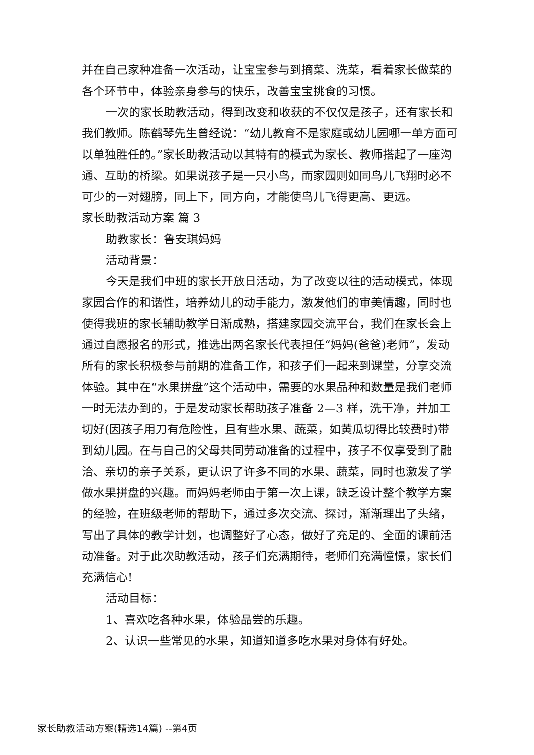并在自己家种准备一次活动，让宝宝参与到摘菜、洗菜，看着家长做菜的各个环节中，体验亲身参与的快乐，改善宝宝挑食的习惯。
一次的家长助教活动，得到改变和收获的不仅仅是孩子，还有家长和我们教师。陈鹤琴先生曾经说：“幼儿教育不是家庭或幼儿园哪一单方面可以单独胜任的。”家长助教活动以其特有的模式为家长、教师搭起了一座沟通、互助的桥梁。如果说孩子是一只小鸟，而家园则如同鸟儿飞翔时必不可少的一对翅膀，同上下，同方向，才能使鸟儿飞得更高、更远。
家长助教活动方案 篇 3
助教家长：鲁安琪妈妈
活动背景：
今天是我们中班的家长开放日活动，为了改变以往的活动模式，体现家园合作的和谐性，培养幼儿的动手能力，激发他们的审美情趣，同时也使得我班的家长辅助教学日渐成熟，搭建家园交流平台，我们在家长会上通过自愿报名的形式，推选出两名家长代表担任“妈妈(爸爸)老师”，发动所有的家长积极参与前期的准备工作，和孩子们一起来到课堂，分享交流体验。其中在“水果拼盘”这个活动中，需要的水果品种和数量是我们老师一时无法办到的，于是发动家长帮助孩子准备 2—3 样，洗干净，并加工切好(因孩子用刀有危险性，且有些水果、蔬菜，如黄瓜切得比较费时)带到幼儿园。在与自己的父母共同劳动准备的过程中，孩子不仅享受到了融洽、亲切的亲子关系，更认识了许多不同的水果、蔬菜，同时也激发了学做水果拼盘的兴趣。而妈妈老师由于第一次上课，缺乏设计整个教学方案的经验，在班级老师的帮助下，通过多次交流、探讨，渐渐理出了头绪，写出了具体的教学计划，也调整好了心态，做好了充足的、全面的课前活动准备。对于此次助教活动，孩子们充满期待，老师们充满憧憬，家长们充满信心!
活动目标：
1、喜欢吃各种水果，体验品尝的乐趣。
2、认识一些常见的水果，知道知道多吃水果对身体有好处。
家长助教活动方案(精选14篇) --第4页